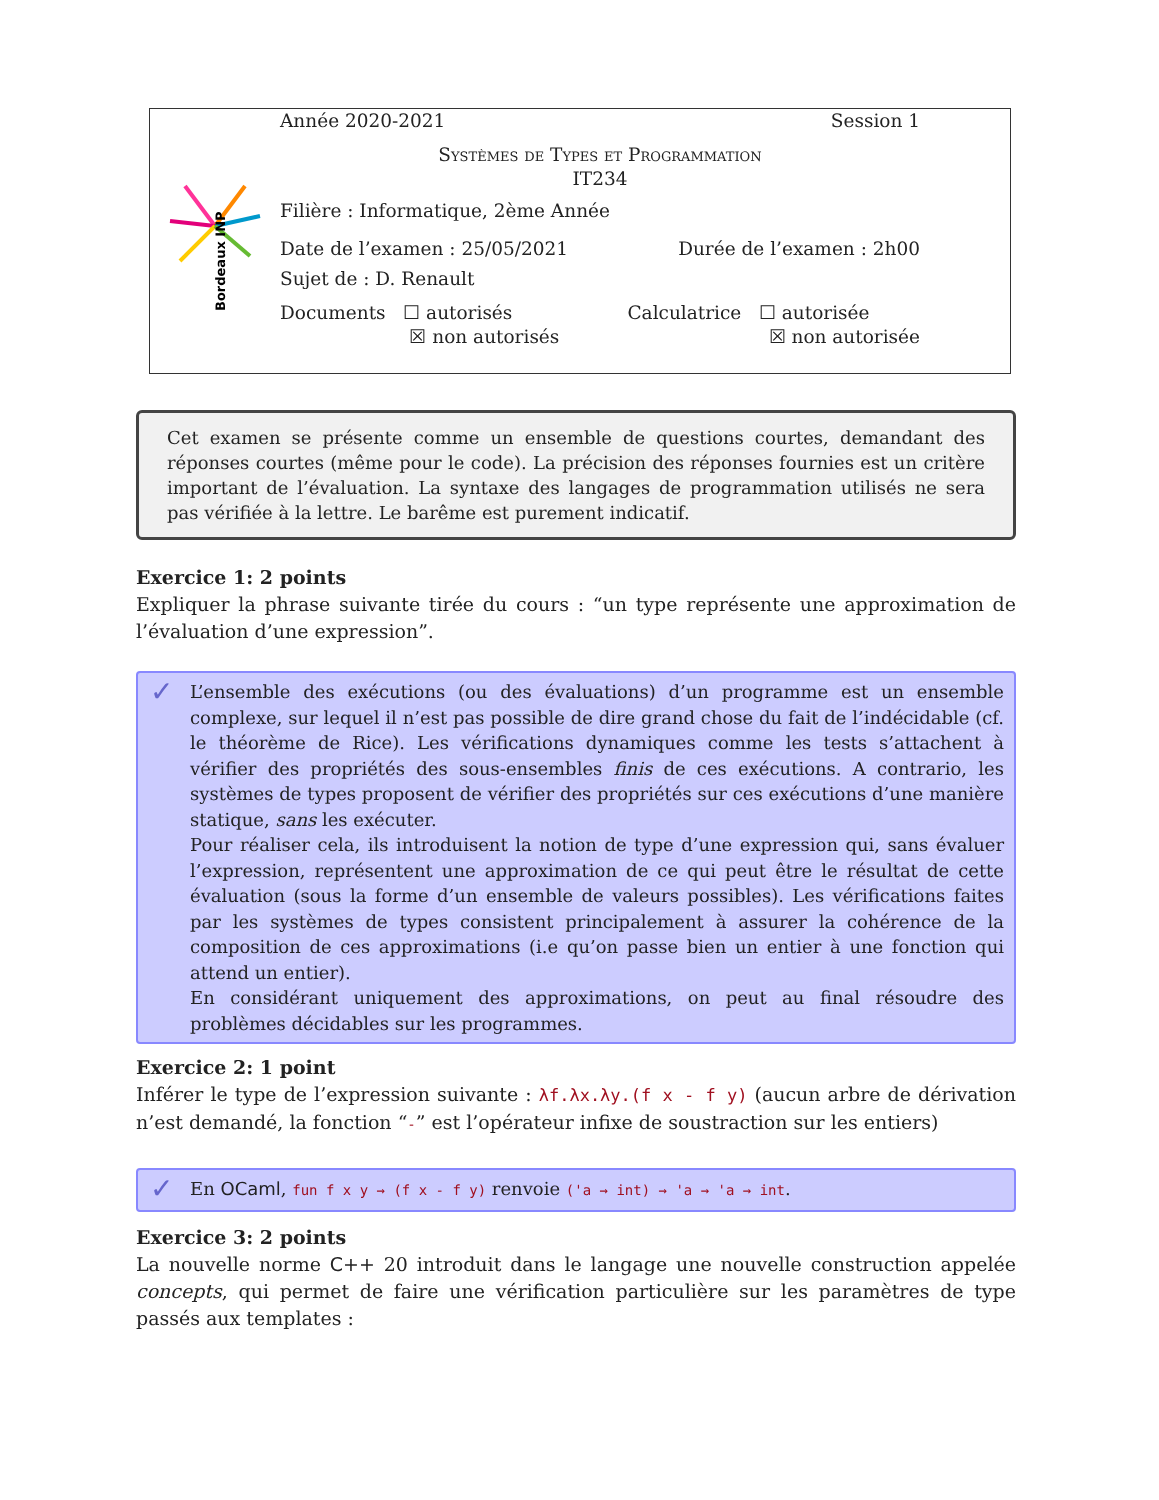Bordeaux INP
Année 2020-2021 Session 1
Systèmes de Types et Programmation
IT234
Filière : Informatique, 2ème Année
Date de l’examen : 25/05/2021 Durée de l’examen : 2h00
Sujet de : D. Renault
Documents ☐ autorisés
☒ non autorisés Calculatrice ☐ autorisée
☒ non autorisée
Cet examen se présente comme un ensemble de questions courtes, demandant des réponses courtes (même pour le code). La précision des réponses fournies est un critère important de l’évaluation. La syntaxe des langages de programmation utilisés ne sera pas vérifiée à la lettre. Le barême est purement indicatif.
Exercice 1: 2 points
Expliquer la phrase suivante tirée du cours : “un type représente une approximation de l’évaluation d’une expression”.
✓ L’ensemble des exécutions (ou des évaluations) d’un programme est un ensemble complexe, sur lequel il n’est pas possible de dire grand chose du fait de l’indécidable (cf. le théorème de Rice). Les vérifications dynamiques comme les tests s’attachent à vérifier des propriétés des sous-ensembles finis de ces exécutions. A contrario, les systèmes de types proposent de vérifier des propriétés sur ces exécutions d’une manière statique, sans les exécuter.
Pour réaliser cela, ils introduisent la notion de type d’une expression qui, sans évaluer l’expression, représentent une approximation de ce qui peut être le résultat de cette évaluation (sous la forme d’un ensemble de valeurs possibles). Les vérifications faites par les systèmes de types consistent principalement à assurer la cohérence de la composition de ces approximations (i.e qu’on passe bien un entier à une fonction qui attend un entier).
En considérant uniquement des approximations, on peut au final résoudre des problèmes décidables sur les programmes.
Exercice 2: 1 point
Inférer le type de l’expression suivante : λf.λx.λy.(f x - f y) (aucun arbre de dérivation n’est demandé, la fonction “-” est l’opérateur infixe de soustraction sur les entiers)
✓ En OCaml, fun f x y → (f x - f y) renvoie ('a → int) → 'a → 'a → int.
Exercice 3: 2 points
La nouvelle norme C++ 20 introduit dans le langage une nouvelle construction appelée concepts, qui permet de faire une vérification particulière sur les paramètres de type passés aux templates :